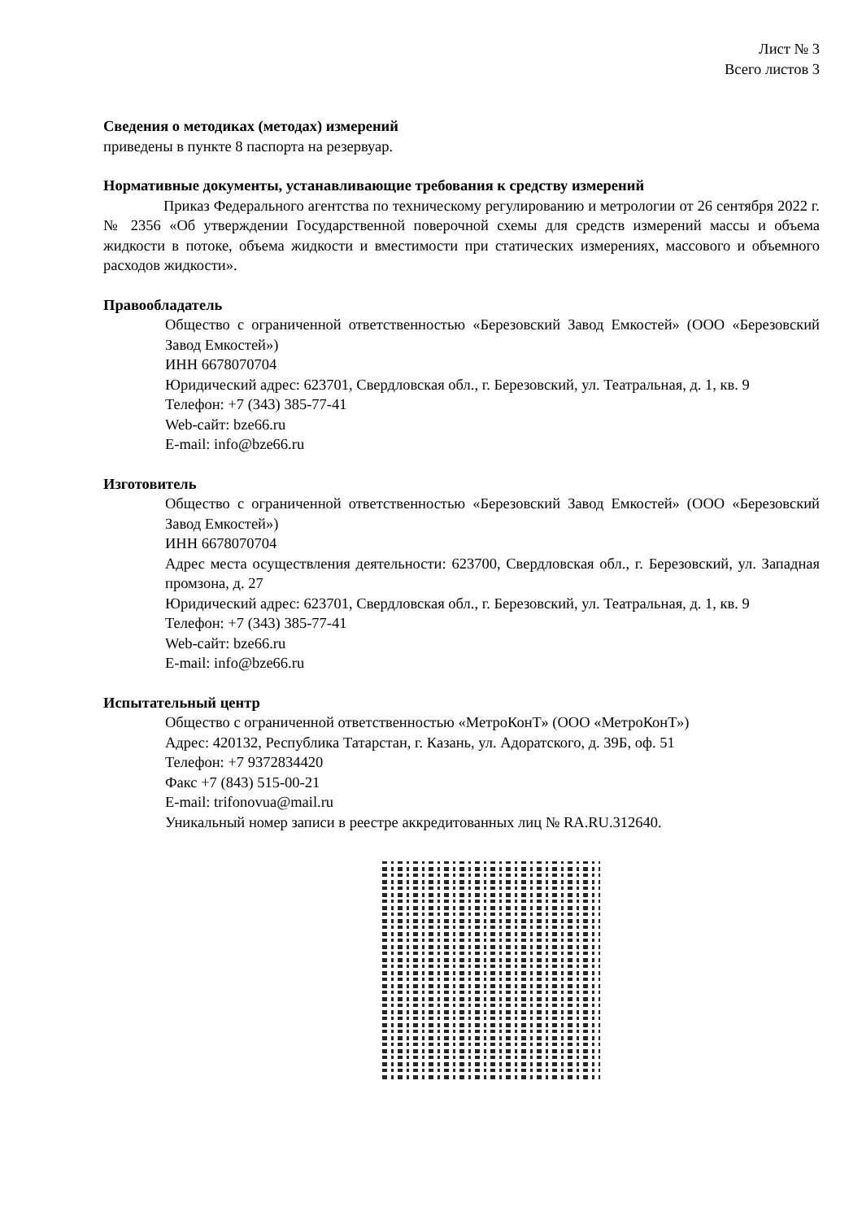Лист № 3
Всего листов 3
Сведения о методиках (методах) измерений
приведены в пункте 8 паспорта на резервуар.
Нормативные документы, устанавливающие требования к средству измерений
Приказ Федерального агентства по техническому регулированию и метрологии от 26 сентября 2022 г. № 2356 «Об утверждении Государственной поверочной схемы для средств измерений массы и объема жидкости в потоке, объема жидкости и вместимости при статических измерениях, массового и объемного расходов жидкости».
Правообладатель
Общество с ограниченной ответственностью «Березовский Завод Емкостей» (ООО «Березовский Завод Емкостей»)
ИНН 6678070704
Юридический адрес: 623701, Свердловская обл., г. Березовский, ул. Театральная, д. 1, кв. 9
Телефон: +7 (343) 385-77-41
Web-сайт: bze66.ru
E-mail: info@bze66.ru
Изготовитель
Общество с ограниченной ответственностью «Березовский Завод Емкостей» (ООО «Березовский Завод Емкостей»)
ИНН 6678070704
Адрес места осуществления деятельности: 623700, Свердловская обл., г. Березовский, ул. Западная промзона, д. 27
Юридический адрес: 623701, Свердловская обл., г. Березовский, ул. Театральная, д. 1, кв. 9
Телефон: +7 (343) 385-77-41
Web-сайт: bze66.ru
E-mail: info@bze66.ru
Испытательный центр
Общество с ограниченной ответственностью «МетроКонТ» (ООО «МетроКонТ»)
Адрес: 420132, Республика Татарстан, г. Казань, ул. Адоратского, д. 39Б, оф. 51
Телефон: +7 9372834420
Факс +7 (843) 515-00-21
E-mail: trifonovua@mail.ru
Уникальный номер записи в реестре аккредитованных лиц № RA.RU.312640.